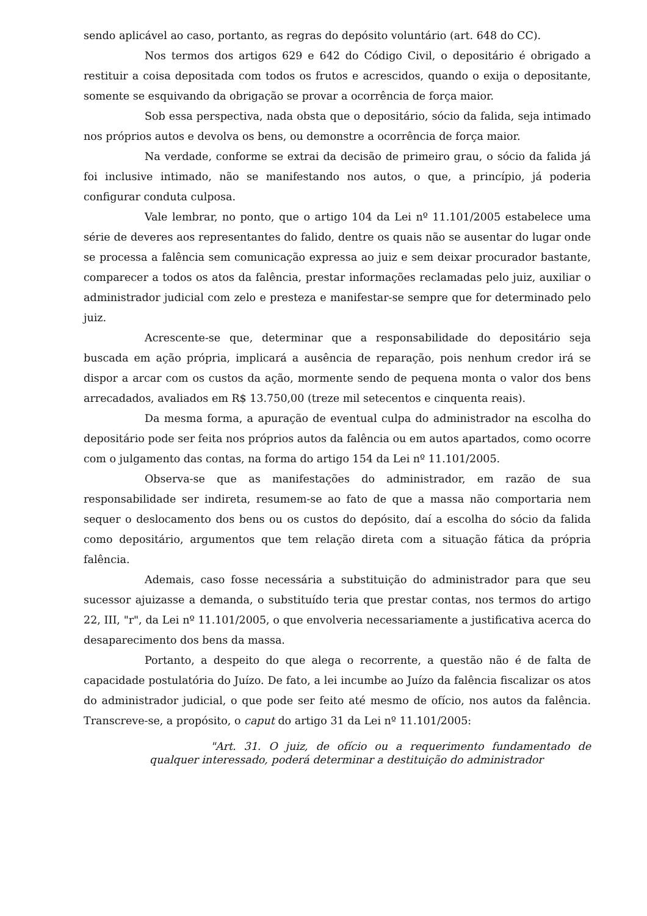sendo aplicável ao caso, portanto, as regras do depósito voluntário (art. 648 do CC).
Nos termos dos artigos 629 e 642 do Código Civil, o depositário é obrigado a restituir a coisa depositada com todos os frutos e acrescidos, quando o exija o depositante, somente se esquivando da obrigação se provar a ocorrência de força maior.
Sob essa perspectiva, nada obsta que o depositário, sócio da falida, seja intimado nos próprios autos e devolva os bens, ou demonstre a ocorrência de força maior.
Na verdade, conforme se extrai da decisão de primeiro grau, o sócio da falida já foi inclusive intimado, não se manifestando nos autos, o que, a princípio, já poderia configurar conduta culposa.
Vale lembrar, no ponto, que o artigo 104 da Lei nº 11.101/2005 estabelece uma série de deveres aos representantes do falido, dentre os quais não se ausentar do lugar onde se processa a falência sem comunicação expressa ao juiz e sem deixar procurador bastante, comparecer a todos os atos da falência, prestar informações reclamadas pelo juiz, auxiliar o administrador judicial com zelo e presteza e manifestar-se sempre que for determinado pelo juiz.
Acrescente-se que, determinar que a responsabilidade do depositário seja buscada em ação própria, implicará a ausência de reparação, pois nenhum credor irá se dispor a arcar com os custos da ação, mormente sendo de pequena monta o valor dos bens arrecadados, avaliados em R$ 13.750,00 (treze mil setecentos e cinquenta reais).
Da mesma forma, a apuração de eventual culpa do administrador na escolha do depositário pode ser feita nos próprios autos da falência ou em autos apartados, como ocorre com o julgamento das contas, na forma do artigo 154 da Lei nº 11.101/2005.
Observa-se que as manifestações do administrador, em razão de sua responsabilidade ser indireta, resumem-se ao fato de que a massa não comportaria nem sequer o deslocamento dos bens ou os custos do depósito, daí a escolha do sócio da falida como depositário, argumentos que tem relação direta com a situação fática da própria falência.
Ademais, caso fosse necessária a substituição do administrador para que seu sucessor ajuizasse a demanda, o substituído teria que prestar contas, nos termos do artigo 22, III, "r", da Lei nº 11.101/2005, o que envolveria necessariamente a justificativa acerca do desaparecimento dos bens da massa.
Portanto, a despeito do que alega o recorrente, a questão não é de falta de capacidade postulatória do Juízo. De fato, a lei incumbe ao Juízo da falência fiscalizar os atos do administrador judicial, o que pode ser feito até mesmo de ofício, nos autos da falência. Transcreve-se, a propósito, o caput do artigo 31 da Lei nº 11.101/2005:
"Art. 31. O juiz, de ofício ou a requerimento fundamentado de qualquer interessado, poderá determinar a destituição do administrador